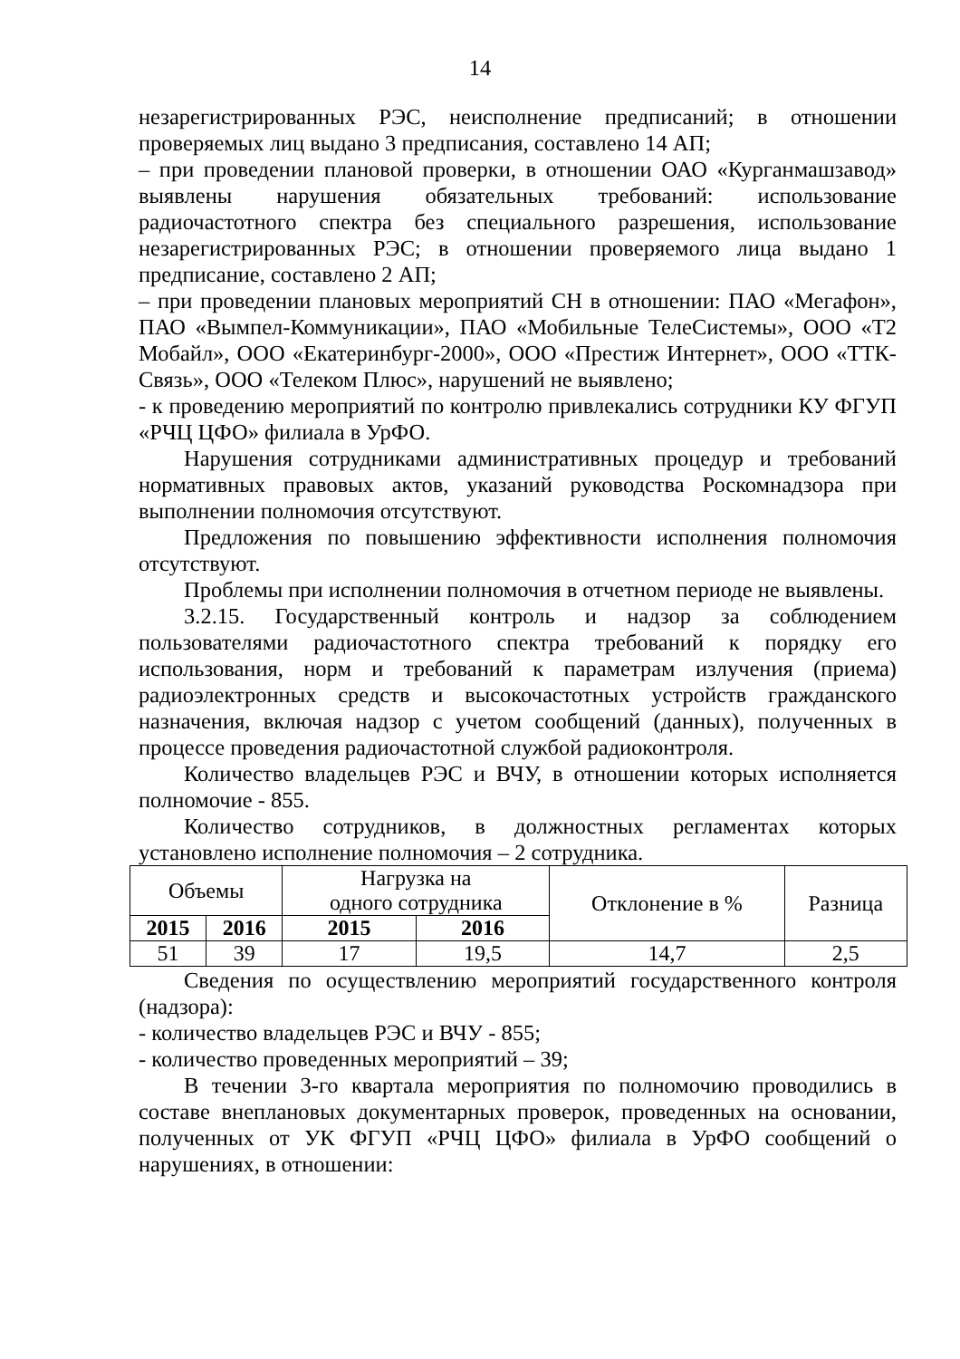14
незарегистрированных РЭС, неисполнение предписаний; в отношении проверяемых лиц выдано 3 предписания, составлено 14 АП;
– при проведении плановой проверки, в отношении ОАО «Курганмашзавод» выявлены нарушения обязательных требований: использование радиочастотного спектра без специального разрешения, использование незарегистрированных РЭС; в отношении проверяемого лица выдано 1 предписание, составлено 2 АП;
– при проведении плановых мероприятий СН в отношении: ПАО «Мегафон», ПАО «Вымпел-Коммуникации», ПАО «Мобильные ТелеСистемы», ООО «Т2 Мобайл», ООО «Екатеринбург-2000», ООО «Престиж Интернет», ООО «ТТК-Связь», ООО «Телеком Плюс», нарушений не выявлено;
- к проведению мероприятий по контролю привлекались сотрудники КУ ФГУП «РЧЦ ЦФО» филиала в УрФО.
Нарушения сотрудниками административных процедур и требований нормативных правовых актов, указаний руководства Роскомнадзора при выполнении полномочия отсутствуют.
Предложения по повышению эффективности исполнения полномочия отсутствуют.
Проблемы при исполнении полномочия в отчетном периоде не выявлены.
3.2.15. Государственный контроль и надзор за соблюдением пользователями радиочастотного спектра требований к порядку его использования, норм и требований к параметрам излучения (приема) радиоэлектронных средств и высокочастотных устройств гражданского назначения, включая надзор с учетом сообщений (данных), полученных в процессе проведения радиочастотной службой радиоконтроля.
Количество владельцев РЭС и ВЧУ, в отношении которых исполняется полномочие - 855.
Количество сотрудников, в должностных регламентах которых установлено исполнение полномочия – 2 сотрудника.
| Объемы | | Нагрузка на одного сотрудника | | Отклонение в % | Разница |
| --- | --- | --- | --- | --- | --- |
| 2015 | 2016 | 2015 | 2016 | | |
| 51 | 39 | 17 | 19,5 | 14,7 | 2,5 |
Сведения по осуществлению мероприятий государственного контроля (надзора):
- количество владельцев РЭС и ВЧУ - 855;
- количество проведенных мероприятий – 39;
В течении 3-го квартала мероприятия по полномочию проводились в составе внеплановых документарных проверок, проведенных на основании, полученных от УК ФГУП «РЧЦ ЦФО» филиала в УрФО сообщений о нарушениях, в отношении: